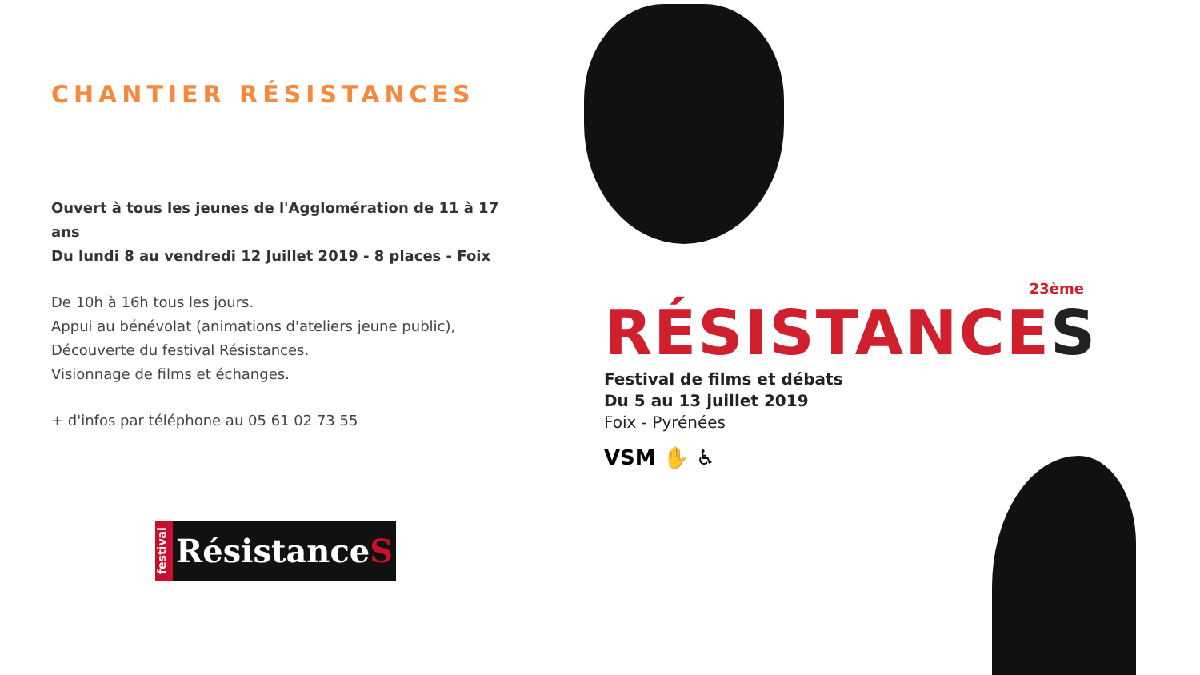CHANTIER RÉSISTANCES
Ouvert à tous les jeunes de l'Agglomération de 11 à 17 ans
Du lundi 8 au vendredi 12 Juillet 2019 - 8 places - Foix
De 10h à 16h tous les jours.
Appui au bénévolat (animations d'ateliers jeune public),
Découverte du festival Résistances.
Visionnage de films et échanges.
+ d'infos par téléphone au 05 61 02 73 55
festival
RésistanceS
23ème
RÉSISTANCES
Festival de films et débats
Du 5 au 13 juillet 2019
Foix - Pyrénées
VSM ✋ ♿